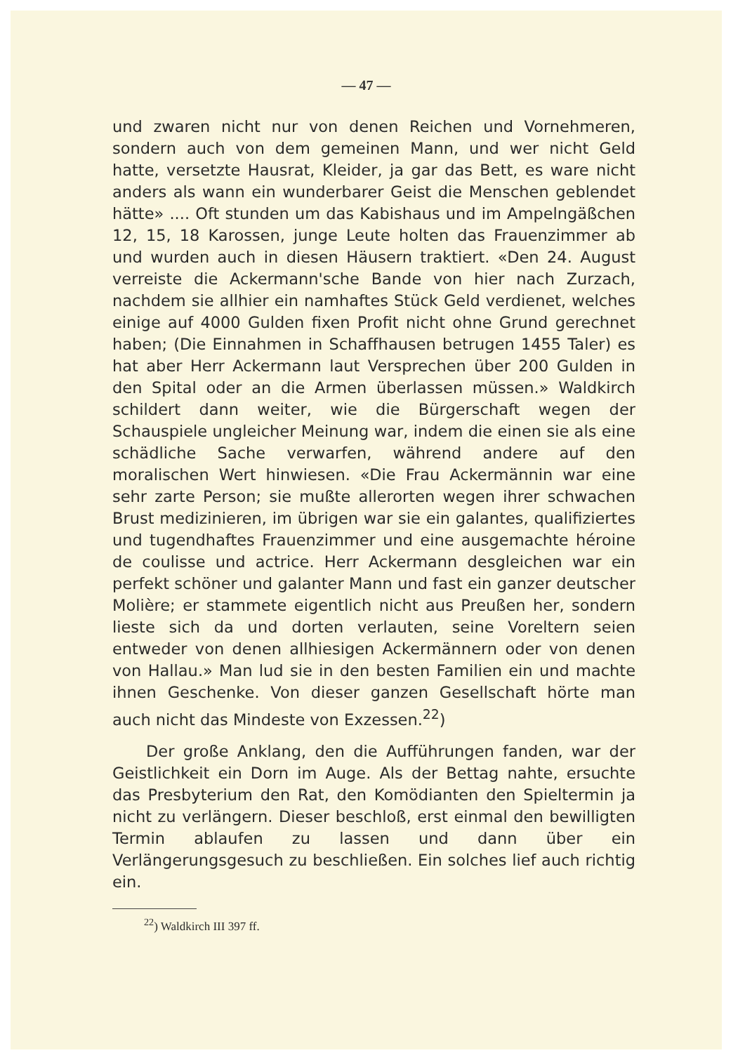— 47 —
und zwaren nicht nur von denen Reichen und Vornehmeren, sondern auch von dem gemeinen Mann, und wer nicht Geld hatte, versetzte Hausrat, Kleider, ja gar das Bett, es ware nicht anders als wann ein wunderbarer Geist die Menschen geblendet hätte» .... Oft stunden um das Kabishaus und im Ampelngäßchen 12, 15, 18 Karossen, junge Leute holten das Frauenzimmer ab und wurden auch in diesen Häusern traktiert. «Den 24. August verreiste die Ackermann'sche Bande von hier nach Zurzach, nachdem sie allhier ein namhaftes Stück Geld verdienet, welches einige auf 4000 Gulden fixen Profit nicht ohne Grund gerechnet haben; (Die Einnahmen in Schaffhausen betrugen 1455 Taler) es hat aber Herr Ackermann laut Versprechen über 200 Gulden in den Spital oder an die Armen überlassen müssen.» Waldkirch schildert dann weiter, wie die Bürgerschaft wegen der Schauspiele ungleicher Meinung war, indem die einen sie als eine schädliche Sache verwarfen, während andere auf den moralischen Wert hinwiesen. «Die Frau Ackermännin war eine sehr zarte Person; sie mußte allerorten wegen ihrer schwachen Brust medizinieren, im übrigen war sie ein galantes, qualifiziertes und tugendhaftes Frauenzimmer und eine ausgemachte héroine de coulisse und actrice. Herr Ackermann desgleichen war ein perfekt schöner und galanter Mann und fast ein ganzer deutscher Molière; er stammete eigentlich nicht aus Preußen her, sondern lieste sich da und dorten verlauten, seine Voreltern seien entweder von denen allhiesigen Ackermännern oder von denen von Hallau.» Man lud sie in den besten Familien ein und machte ihnen Geschenke. Von dieser ganzen Gesellschaft hörte man auch nicht das Mindeste von Exzessen.<sup>22</sup>)
Der große Anklang, den die Aufführungen fanden, war der Geistlichkeit ein Dorn im Auge. Als der Bettag nahte, ersuchte das Presbyterium den Rat, den Komödianten den Spieltermin ja nicht zu verlängern. Dieser beschloß, erst einmal den bewilligten Termin ablaufen zu lassen und dann über ein Verlängerungsgesuch zu beschließen. Ein solches lief auch richtig ein.
<sup>22</sup>) Waldkirch III 397 ff.